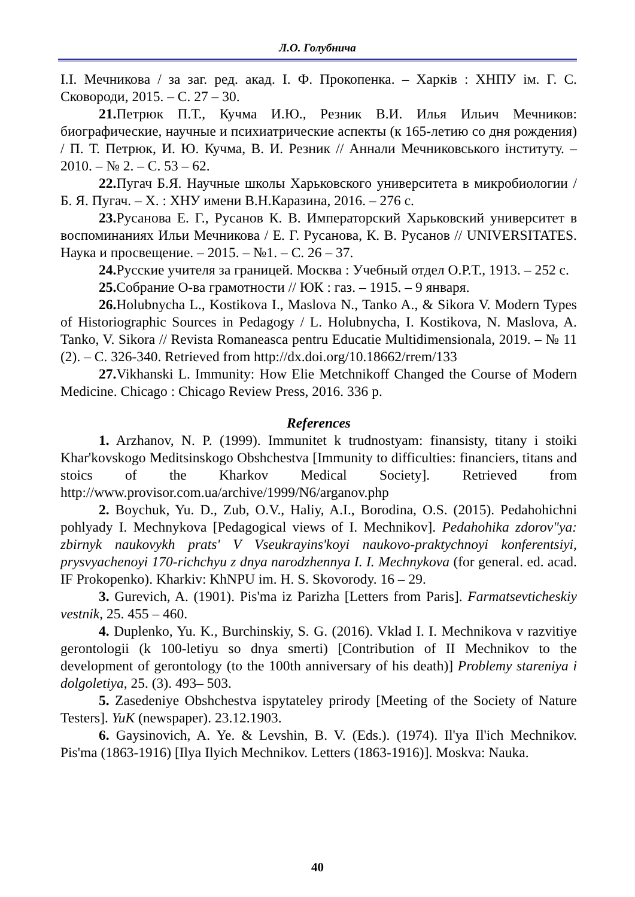Л.О. Голубнича
І.І. Мечникова / за заг. ред. акад. І. Ф. Прокопенка. – Харків : ХНПУ ім. Г. С. Сковороди, 2015. – С. 27 – 30.
21. Петрюк П.Т., Кучма И.Ю., Резник В.И. Илья Ильич Мечников: биографические, научные и психиатрические аспекты (к 165-летию со дня рождения) / П. Т. Петрюк, И. Ю. Кучма, В. И. Резник // Аннали Мечниковського інституту. – 2010. – № 2. – С. 53 – 62.
22. Пугач Б.Я. Научные школы Харьковского университета в микробиологии / Б. Я. Пугач. – Х. : ХНУ имени В.Н.Каразина, 2016. – 276 с.
23. Русанова Е. Г., Русанов К. В. Императорский Харьковский университет в воспоминаниях Ильи Мечникова / Е. Г. Русанова, К. В. Русанов // UNIVERSITATES. Наука и просвещение. – 2015. – №1. – С. 26 – 37.
24. Русские учителя за границей. Москва : Учебный отдел О.Р.Т., 1913. – 252 с.
25. Собрание О-ва грамотности // ЮК : газ. – 1915. – 9 января.
26. Holubnycha L., Kostikova I., Maslova N., Tanko A., & Sikora V. Modern Types of Historiographic Sources in Pedagogy / L. Holubnycha, I. Kostikova, N. Maslova, A. Tanko, V. Sikora // Revista Romaneasca pentru Educatie Multidimensionala, 2019. – № 11 (2). – C. 326-340. Retrieved from http://dx.doi.org/10.18662/rrem/133
27. Vikhanski L. Immunity: How Elie Metchnikoff Changed the Course of Modern Medicine. Chicago : Chicago Review Press, 2016. 336 p.
References
1. Arzhanov, N. P. (1999). Immunitet k trudnostyam: finansisty, titany i stoiki Khar'kovskogo Meditsinskogo Obshchestva [Immunity to difficulties: financiers, titans and stoics of the Kharkov Medical Society]. Retrieved from http://www.provisor.com.ua/archive/1999/N6/arganov.php
2. Boychuk, Yu. D., Zub, O.V., Haliy, A.I., Borodina, O.S. (2015). Pedahohichni pohlyady I. Mechnykova [Pedagogical views of I. Mechnikov]. Pedahohika zdorov"ya: zbirnyk naukovykh prats' V Vseukrayins'koyi naukovo-praktychnoyi konferentsiyi, prysvyachenoyi 170-richchyu z dnya narodzhennya I. I. Mechnykova (for general. ed. acad. IF Prokopenko). Kharkiv: KhNPU im. H. S. Skovorody. 16 – 29.
3. Gurevich, A. (1901). Pis'ma iz Parizha [Letters from Paris]. Farmatsevticheskiy vestnik, 25. 455 – 460.
4. Duplenko, Yu. K., Burchinskiy, S. G. (2016). Vklad I. I. Mechnikova v razvitiye gerontologii (k 100-letiyu so dnya smerti) [Contribution of II Mechnikov to the development of gerontology (to the 100th anniversary of his death)] Problemy stareniya i dolgoletiya, 25. (3). 493– 503.
5. Zasedeniye Obshchestva ispytateley prirody [Meeting of the Society of Nature Testers]. YuK (newspaper). 23.12.1903.
6. Gaysinovich, A. Ye. & Levshin, B. V. (Eds.). (1974). Il'ya Il'ich Mechnikov. Pis'ma (1863-1916) [Ilya Ilyich Mechnikov. Letters (1863-1916)]. Moskva: Nauka.
40